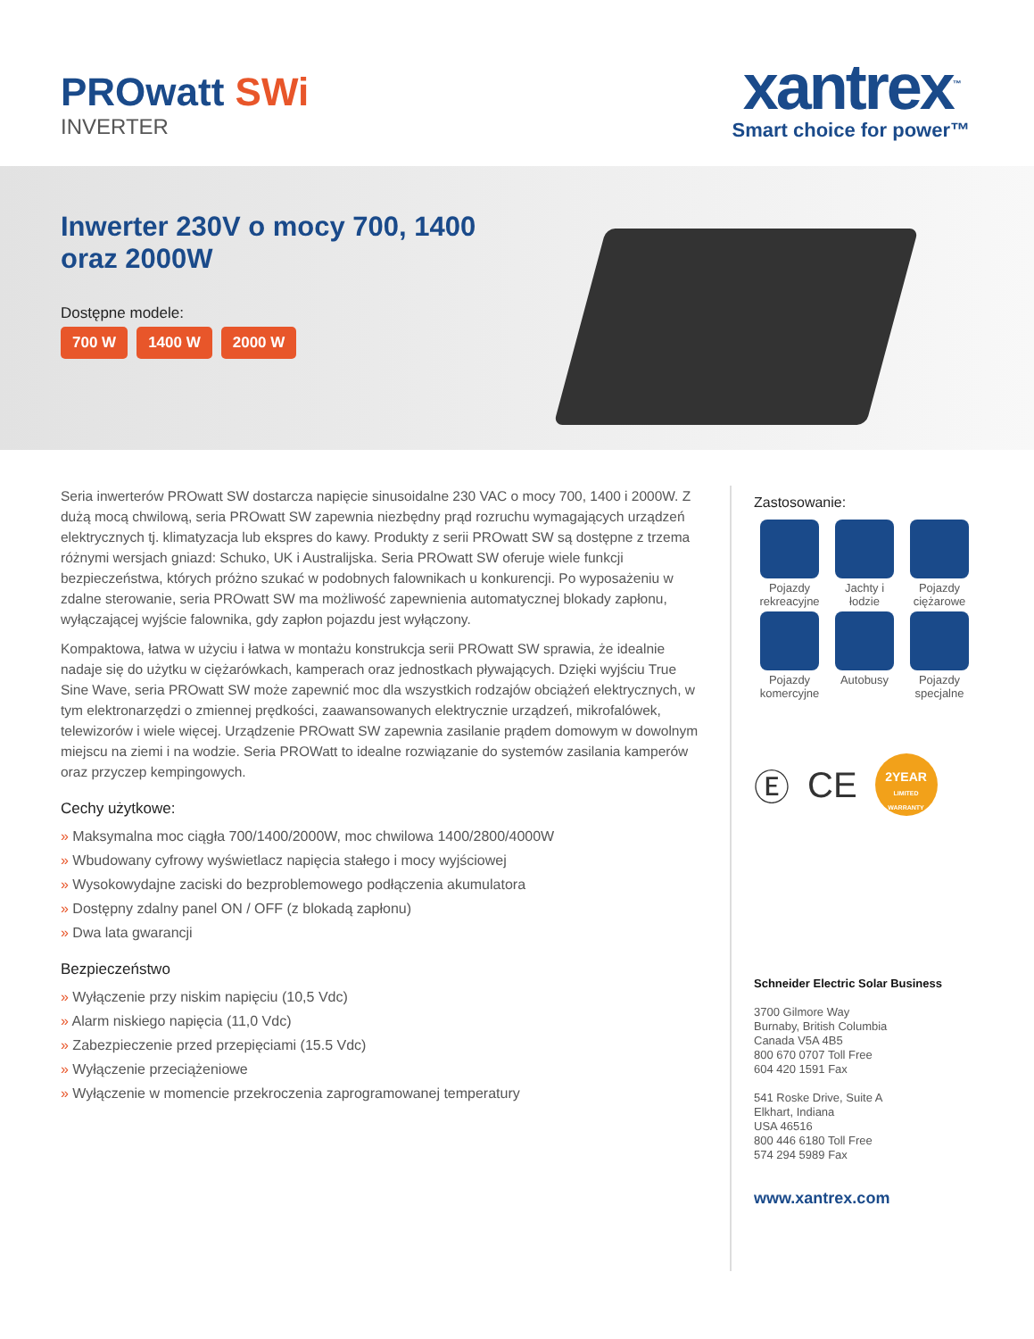PROwatt SWi
INVERTER
xantrex<sup>™</sup>
Smart choice for power™
Inwerter 230V o mocy 700, 1400 oraz 2000W
Dostępne modele:
700 W 1400 W 2000 W
Seria inwerterów PROwatt SW dostarcza napięcie sinusoidalne 230 VAC o mocy 700, 1400 i 2000W. Z dużą mocą chwilową, seria PROwatt SW zapewnia niezbędny prąd rozruchu wymagających urządzeń elektrycznych tj. klimatyzacja lub ekspres do kawy. Produkty z serii PROwatt SW są dostępne z trzema różnymi wersjach gniazd: Schuko, UK i Australijska. Seria PROwatt SW oferuje wiele funkcji bezpieczeństwa, których próżno szukać w podobnych falownikach u konkurencji. Po wyposażeniu w zdalne sterowanie, seria PROwatt SW ma możliwość zapewnienia automatycznej blokady zapłonu, wyłączającej wyjście falownika, gdy zapłon pojazdu jest wyłączony.
Kompaktowa, łatwa w użyciu i łatwa w montażu konstrukcja serii PROwatt SW sprawia, że idealnie nadaje się do użytku w ciężarówkach, kamperach oraz jednostkach pływających. Dzięki wyjściu True Sine Wave, seria PROwatt SW może zapewnić moc dla wszystkich rodzajów obciążeń elektrycznych, w tym elektronarzędzi o zmiennej prędkości, zaawansowanych elektrycznie urządzeń, mikrofalówek, telewizorów i wiele więcej. Urządzenie PROwatt SW zapewnia zasilanie prądem domowym w dowolnym miejscu na ziemi i na wodzie. Seria PROWatt to idealne rozwiązanie do systemów zasilania kamperów oraz przyczep kempingowych.
Cechy użytkowe:
» Maksymalna moc ciągła 700/1400/2000W, moc chwilowa 1400/2800/4000W
» Wbudowany cyfrowy wyświetlacz napięcia stałego i mocy wyjściowej
» Wysokowydajne zaciski do bezproblemowego podłączenia akumulatora
» Dostępny zdalny panel ON / OFF (z blokadą zapłonu)
» Dwa lata gwarancji
Bezpieczeństwo
» Wyłączenie przy niskim napięciu (10,5 Vdc)
» Alarm niskiego napięcia (11,0 Vdc)
» Zabezpieczenie przed przepięciami (15.5 Vdc)
» Wyłączenie przeciążeniowe
» Wyłączenie w momencie przekroczenia zaprogramowanej temperatury
Zastosowanie:
Pojazdy rekreacyjne
Jachty i łodzie
Pojazdy ciężarowe
Pojazdy komercyjne
Autobusy
Pojazdy specjalne
Ⓔ CE
2YEAR
LIMITED WARRANTY
Schneider Electric Solar Business
3700 Gilmore Way
Burnaby, British Columbia
Canada V5A 4B5
800 670 0707 Toll Free
604 420 1591 Fax
541 Roske Drive, Suite A
Elkhart, Indiana
USA 46516
800 446 6180 Toll Free
574 294 5989 Fax
www.xantrex.com